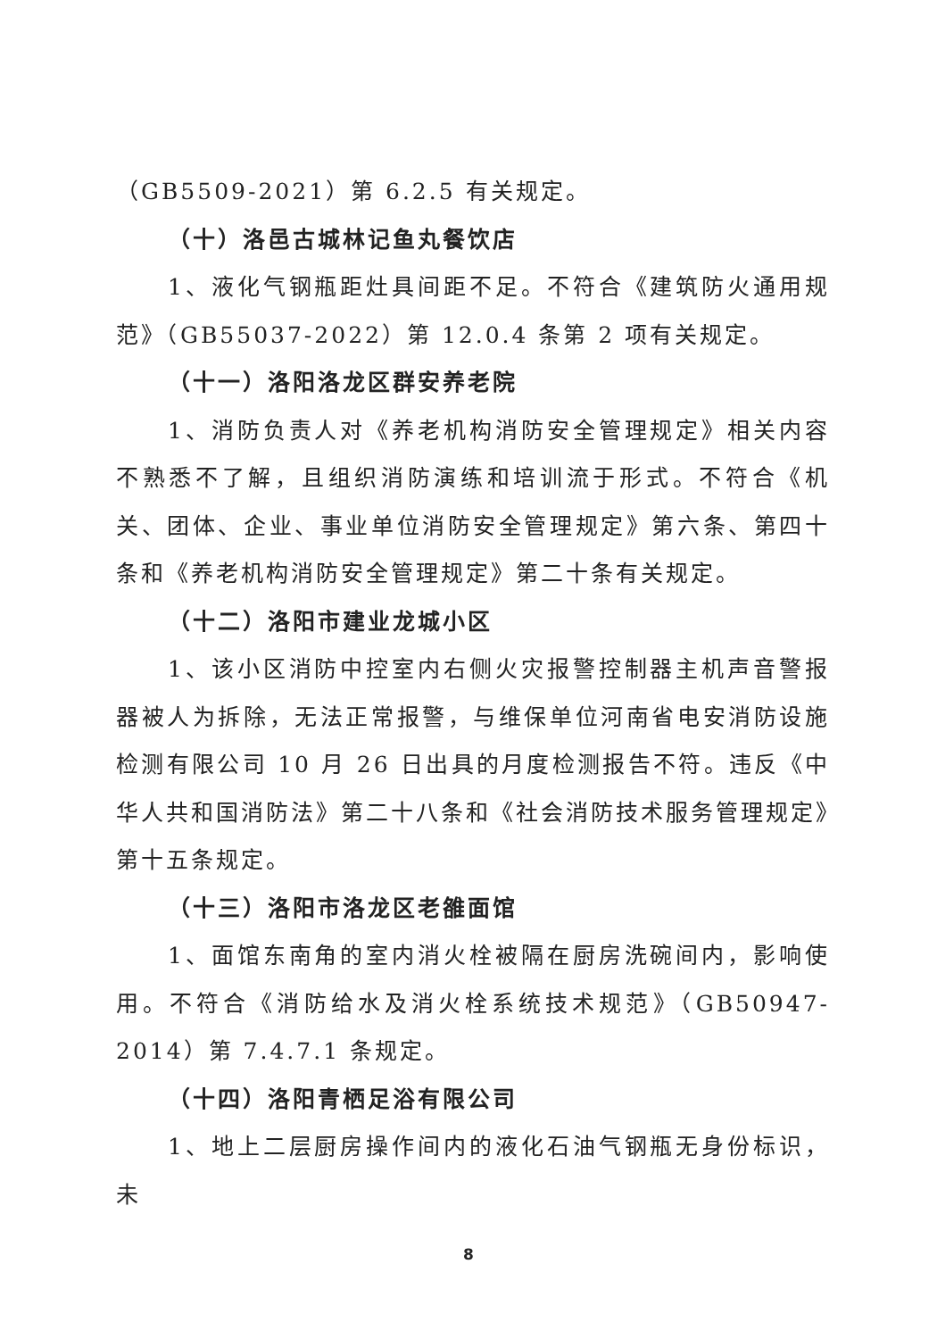（GB5509-2021）第 6.2.5 有关规定。
（十）洛邑古城林记鱼丸餐饮店
1、液化气钢瓶距灶具间距不足。不符合《建筑防火通用规范》（GB55037-2022）第 12.0.4 条第 2 项有关规定。
（十一）洛阳洛龙区群安养老院
1、消防负责人对《养老机构消防安全管理规定》相关内容不熟悉不了解，且组织消防演练和培训流于形式。不符合《机关、团体、企业、事业单位消防安全管理规定》第六条、第四十条和《养老机构消防安全管理规定》第二十条有关规定。
（十二）洛阳市建业龙城小区
1、该小区消防中控室内右侧火灾报警控制器主机声音警报器被人为拆除，无法正常报警，与维保单位河南省电安消防设施检测有限公司 10 月 26 日出具的月度检测报告不符。违反《中华人共和国消防法》第二十八条和《社会消防技术服务管理规定》第十五条规定。
（十三）洛阳市洛龙区老雒面馆
1、面馆东南角的室内消火栓被隔在厨房洗碗间内，影响使用。不符合《消防给水及消火栓系统技术规范》（GB50947-2014）第 7.4.7.1 条规定。
（十四）洛阳青栖足浴有限公司
1、地上二层厨房操作间内的液化石油气钢瓶无身份标识，未
8